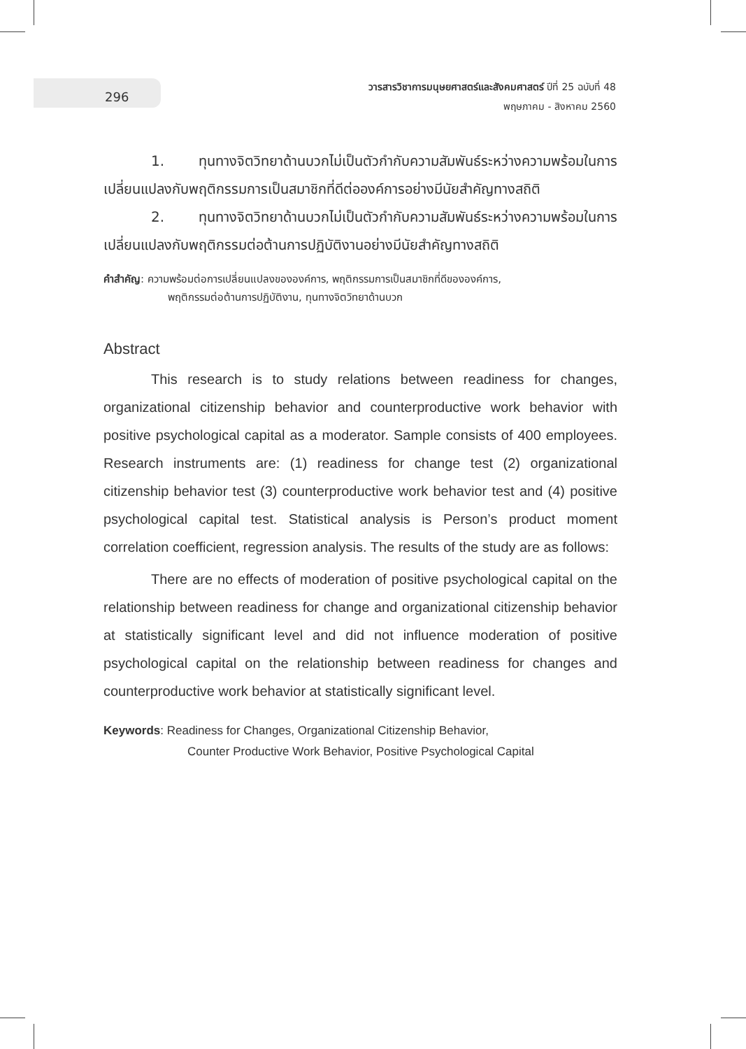296
วารสารวิชาการมนุษยศาสตร์และสังคมศาสตร์ ปีที่ 25 ฉบับที่ 48
พฤษภาคม - สิงหาคม 2560
1. ทุนทางจิตวิทยาด้านบวกไม่เป็นตัวกำกับความสัมพันธ์ระหว่างความพร้อมในการเปลี่ยนแปลงกับพฤติกรรมการเป็นสมาชิกที่ดีต่อองค์การอย่างมีนัยสำคัญทางสถิติ
2. ทุนทางจิตวิทยาด้านบวกไม่เป็นตัวกำกับความสัมพันธ์ระหว่างความพร้อมในการเปลี่ยนแปลงกับพฤติกรรมต่อต้านการปฏิบัติงานอย่างมีนัยสำคัญทางสถิติ
คำสำคัญ: ความพร้อมต่อการเปลี่ยนแปลงขององค์การ, พฤติกรรมการเป็นสมาชิกที่ดีขององค์การ,
พฤติกรรมต่อต้านการปฏิบัติงาน, ทุนทางจิตวิทยาด้านบวก
Abstract
This research is to study relations between readiness for changes, organizational citizenship behavior and counterproductive work behavior with positive psychological capital as a moderator. Sample consists of 400 employees. Research instruments are: (1) readiness for change test (2) organizational citizenship behavior test (3) counterproductive work behavior test and (4) positive psychological capital test. Statistical analysis is Person’s product moment correlation coefficient, regression analysis. The results of the study are as follows:
There are no effects of moderation of positive psychological capital on the relationship between readiness for change and organizational citizenship behavior at statistically significant level and did not influence moderation of positive psychological capital on the relationship between readiness for changes and counterproductive work behavior at statistically significant level.
Keywords: Readiness for Changes, Organizational Citizenship Behavior,
Counter Productive Work Behavior, Positive Psychological Capital